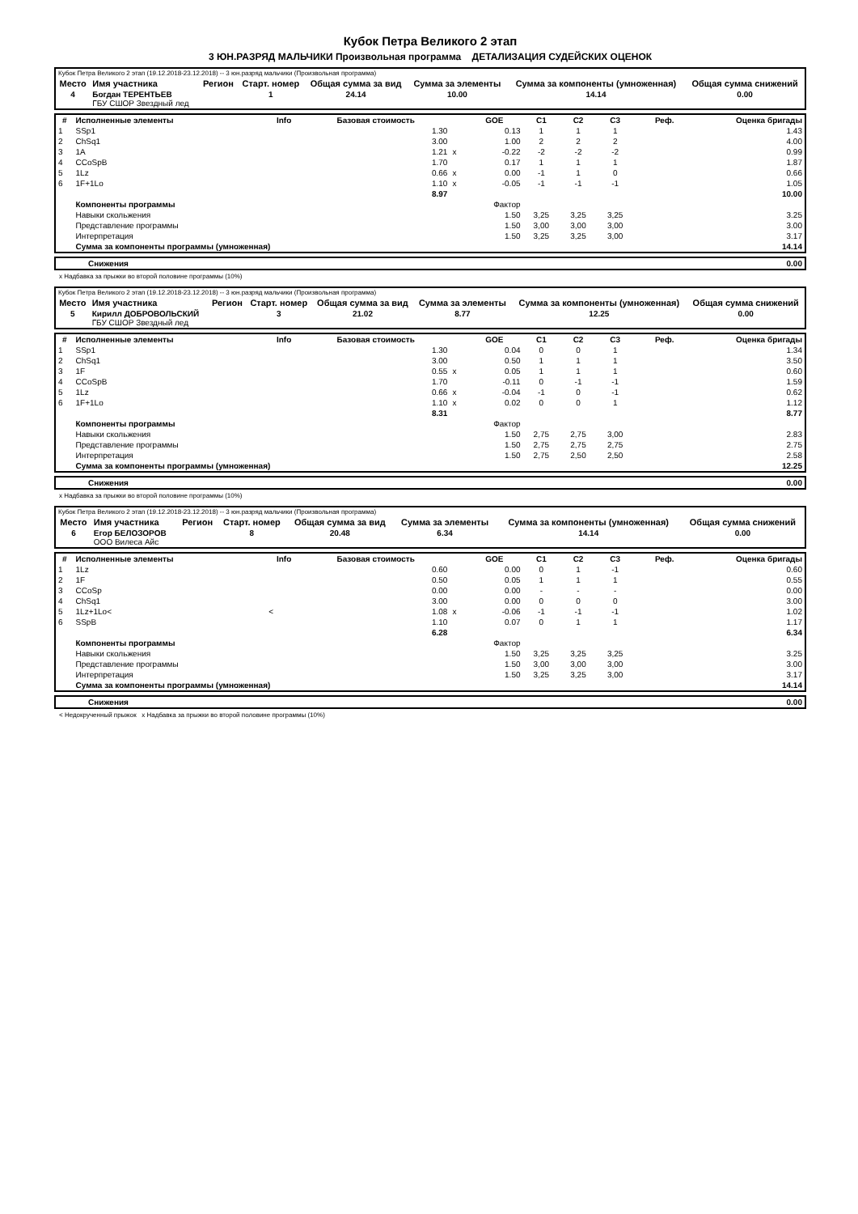Кубок Петра Великого 2 этап
3 ЮН.РАЗРЯД МАЛЬЧИКИ Произвольная программа ДЕТАЛИЗАЦИЯ СУДЕЙСКИХ ОЦЕНОК
| Кубок Петра Великого 2 этап (19.12.2018-23.12.2018) -- 3 юн.разряд мальчики (Произвольная программа) | | | | | | | |
| Место | Имя участника | Регион | Старт. номер | Общая сумма за вид | Сумма за элементы | Сумма за компоненты (умноженная) | Общая сумма снижений |
| 4 | Богдан ТЕРЕНТЬЕВ ГБУ СШОР Звездный лед | | 1 | 24.14 | 10.00 | 14.14 | 0.00 |
| # | Исполненные элементы | Info | Базовая стоимость | | GOE | C1 | C2 | C3 | Реф. | Оценка бригады |
| --- | --- | --- | --- | --- | --- | --- | --- | --- | --- | --- |
| 1 | SSp1 | | 1.30 | | 0.13 | 1 | 1 | 1 | | 1.43 |
| 2 | ChSq1 | | 3.00 | | 1.00 | 2 | 2 | 2 | | 4.00 |
| 3 | 1A | | 1.21 | x | -0.22 | -2 | -2 | -2 | | 0.99 |
| 4 | CCoSpB | | 1.70 | | 0.17 | 1 | 1 | 1 | | 1.87 |
| 5 | 1Lz | | 0.66 | x | 0.00 | -1 | 1 | 0 | | 0.66 |
| 6 | 1F+1Lo | | 1.10 | x | -0.05 | -1 | -1 | -1 | | 1.05 |
| | | | 8.97 | | | | | | | 10.00 |
| | Компоненты программы | | | | Фактор | | | | | |
| | Навыки скольжения | | | | 1.50 | 3,25 | 3,25 | 3,25 | | 3.25 |
| | Представление программы | | | | 1.50 | 3,00 | 3,00 | 3,00 | | 3.00 |
| | Интерпретация | | | | 1.50 | 3,25 | 3,25 | 3,00 | | 3.17 |
| | Сумма за компоненты программы (умноженная) | | | | | | | | | 14.14 |
| Снижения | 0.00 |
x Надбавка за прыжки во второй половине программы (10%)
| Кубок Петра Великого 2 этап (19.12.2018-23.12.2018) -- 3 юн.разряд мальчики (Произвольная программа) | | | | | | | |
| Место | Имя участника | Регион | Старт. номер | Общая сумма за вид | Сумма за элементы | Сумма за компоненты (умноженная) | Общая сумма снижений |
| 5 | Кирилл ДОБРОВОЛЬСКИЙ ГБУ СШОР Звездный лед | | 3 | 21.02 | 8.77 | 12.25 | 0.00 |
| # | Исполненные элементы | Info | Базовая стоимость | | GOE | C1 | C2 | C3 | Реф. | Оценка бригады |
| --- | --- | --- | --- | --- | --- | --- | --- | --- | --- | --- |
| 1 | SSp1 | | 1.30 | | 0.04 | 0 | 0 | 1 | | 1.34 |
| 2 | ChSq1 | | 3.00 | | 0.50 | 1 | 1 | 1 | | 3.50 |
| 3 | 1F | | 0.55 | x | 0.05 | 1 | 1 | 1 | | 0.60 |
| 4 | CCoSpB | | 1.70 | | -0.11 | 0 | -1 | -1 | | 1.59 |
| 5 | 1Lz | | 0.66 | x | -0.04 | -1 | 0 | -1 | | 0.62 |
| 6 | 1F+1Lo | | 1.10 | x | 0.02 | 0 | 0 | 1 | | 1.12 |
| | | | 8.31 | | | | | | | 8.77 |
| | Компоненты программы | | | | Фактор | | | | | |
| | Навыки скольжения | | | | 1.50 | 2,75 | 2,75 | 3,00 | | 2.83 |
| | Представление программы | | | | 1.50 | 2,75 | 2,75 | 2,75 | | 2.75 |
| | Интерпретация | | | | 1.50 | 2,75 | 2,50 | 2,50 | | 2.58 |
| | Сумма за компоненты программы (умноженная) | | | | | | | | | 12.25 |
| Снижения | 0.00 |
x Надбавка за прыжки во второй половине программы (10%)
| Кубок Петра Великого 2 этап (19.12.2018-23.12.2018) -- 3 юн.разряд мальчики (Произвольная программа) | | | | | | | |
| Место | Имя участника | Регион | Старт. номер | Общая сумма за вид | Сумма за элементы | Сумма за компоненты (умноженная) | Общая сумма снижений |
| 6 | Егор БЕЛОЗОРОВ ООО Вилеса Айс | | 8 | 20.48 | 6.34 | 14.14 | 0.00 |
| # | Исполненные элементы | Info | Базовая стоимость | | GOE | C1 | C2 | C3 | Реф. | Оценка бригады |
| --- | --- | --- | --- | --- | --- | --- | --- | --- | --- | --- |
| 1 | 1Lz | | 0.60 | | 0.00 | 0 | 1 | -1 | | 0.60 |
| 2 | 1F | | 0.50 | | 0.05 | 1 | 1 | 1 | | 0.55 |
| 3 | CCoSp | | 0.00 | | 0.00 | - | - | - | | 0.00 |
| 4 | ChSq1 | | 3.00 | | 0.00 | 0 | 0 | 0 | | 3.00 |
| 5 | 1Lz+1Lo< | < | 1.08 | x | -0.06 | -1 | -1 | -1 | | 1.02 |
| 6 | SSpB | | 1.10 | | 0.07 | 0 | 1 | 1 | | 1.17 |
| | | | 6.28 | | | | | | | 6.34 |
| | Компоненты программы | | | | Фактор | | | | | |
| | Навыки скольжения | | | | 1.50 | 3,25 | 3,25 | 3,25 | | 3.25 |
| | Представление программы | | | | 1.50 | 3,00 | 3,00 | 3,00 | | 3.00 |
| | Интерпретация | | | | 1.50 | 3,25 | 3,25 | 3,00 | | 3.17 |
| | Сумма за компоненты программы (умноженная) | | | | | | | | | 14.14 |
| Снижения | 0.00 |
< Недокрученный прыжок x Надбавка за прыжки во второй половине программы (10%)